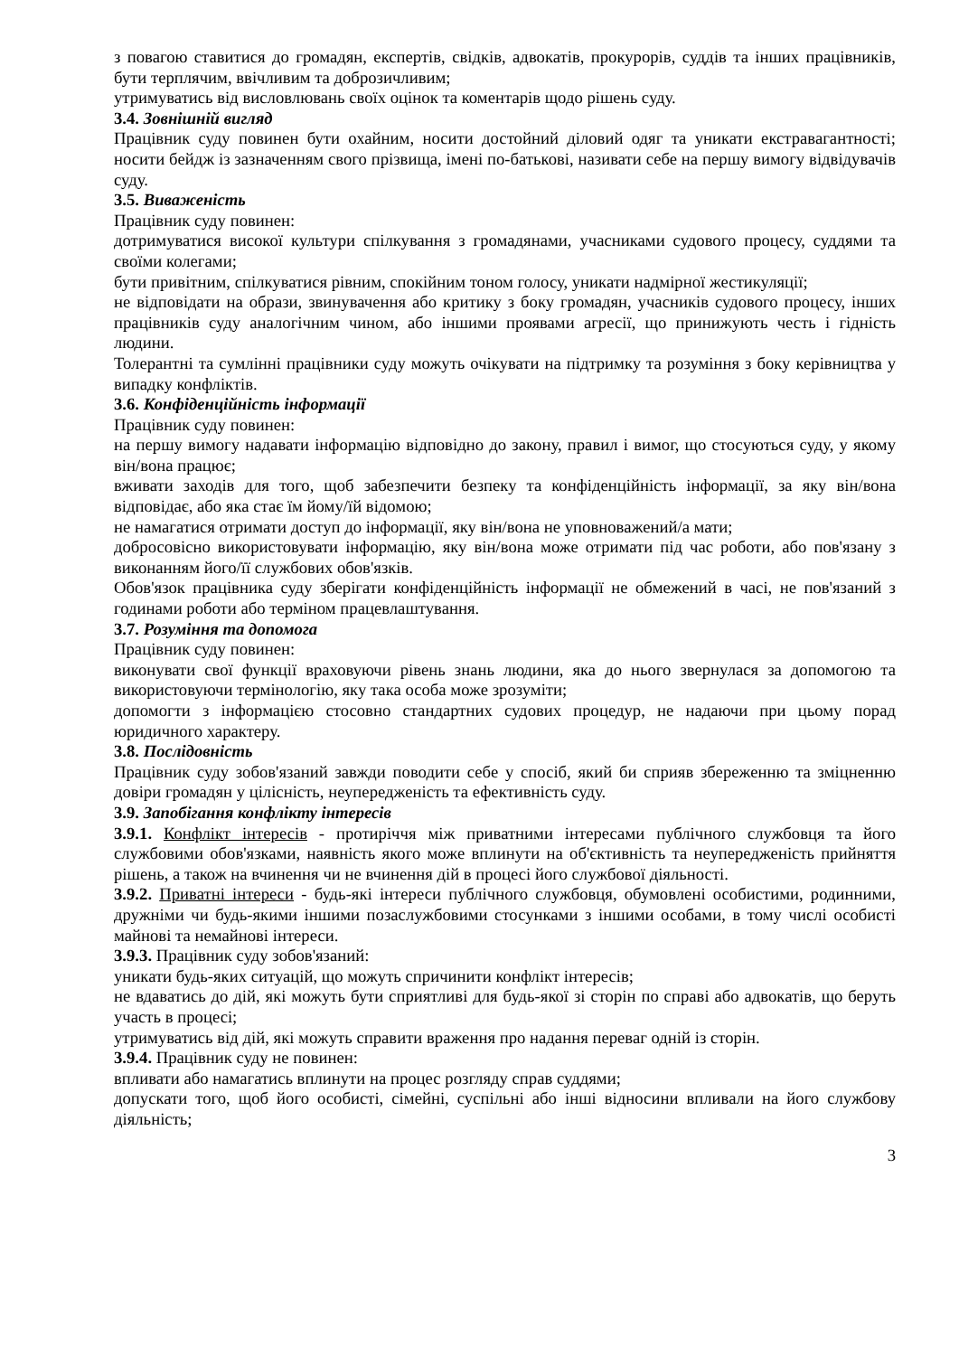з повагою ставитися до громадян, експертів, свідків, адвокатів, прокурорів, суддів та інших працівників, бути терплячим, ввічливим та доброзичливим;
утримуватись від висловлювань своїх оцінок та коментарів щодо рішень суду.
3.4. Зовнішній вигляд
Працівник суду повинен бути охайним, носити достойний діловий одяг та уникати екстравагантності; носити бейдж із зазначенням свого прізвища, імені по-батькові, називати себе на першу вимогу відвідувачів суду.
3.5. Виваженість
Працівник суду повинен:
дотримуватися високої культури спілкування з громадянами, учасниками судового процесу, суддями та своїми колегами;
бути привітним, спілкуватися рівним, спокійним тоном голосу, уникати надмірної жестикуляції;
не відповідати на образи, звинувачення або критику з боку громадян, учасників судового процесу, інших працівників суду аналогічним чином, або іншими проявами агресії, що принижують честь і гідність людини.
Толерантні та сумлінні працівники суду можуть очікувати на підтримку та розуміння з боку керівництва у випадку конфліктів.
3.6. Конфіденційність інформації
Працівник суду повинен:
на першу вимогу надавати інформацію відповідно до закону, правил і вимог, що стосуються суду, у якому він/вона працює;
вживати заходів для того, щоб забезпечити безпеку та конфіденційність інформації, за яку він/вона відповідає, або яка стає їм йому/їй відомою;
не намагатися отримати доступ до інформації, яку він/вона не уповноважений/а мати;
добросовісно використовувати інформацію, яку він/вона може отримати під час роботи, або пов'язану з виконанням його/її службових обов'язків.
Обов'язок працівника суду зберігати конфіденційність інформації не обмежений в часі, не пов'язаний з годинами роботи або терміном працевлаштування.
3.7. Розуміння та допомога
Працівник суду повинен:
виконувати свої функції враховуючи рівень знань людини, яка до нього звернулася за допомогою та використовуючи термінологію, яку така особа може зрозуміти;
допомогти з інформацією стосовно стандартних судових процедур, не надаючи при цьому порад юридичного характеру.
3.8. Послідовність
Працівник суду зобов'язаний завжди поводити себе у спосіб, який би сприяв збереженню та зміцненню довіри громадян у цілісність, неупередженість та ефективність суду.
3.9. Запобігання конфлікту інтересів
3.9.1. Конфлікт інтересів - протиріччя між приватними інтересами публічного службовця та його службовими обов'язками, наявність якого може вплинути на об'єктивність та неупередженість прийняття рішень, а також на вчинення чи не вчинення дій в процесі його службової діяльності.
3.9.2. Приватні інтереси - будь-які інтереси публічного службовця, обумовлені особистими, родинними, дружніми чи будь-якими іншими позаслужбовими стосунками з іншими особами, в тому числі особисті майнові та немайнові інтереси.
3.9.3. Працівник суду зобов'язаний:
уникати будь-яких ситуацій, що можуть спричинити конфлікт інтересів;
не вдаватись до дій, які можуть бути сприятливі для будь-якої зі сторін по справі або адвокатів, що беруть участь в процесі;
утримуватись від дій, які можуть справити враження про надання переваг одній із сторін.
3.9.4. Працівник суду не повинен:
впливати або намагатись вплинути на процес розгляду справ суддями;
допускати того, щоб його особисті, сімейні, суспільні або інші відносини впливали на його службову діяльність;
3